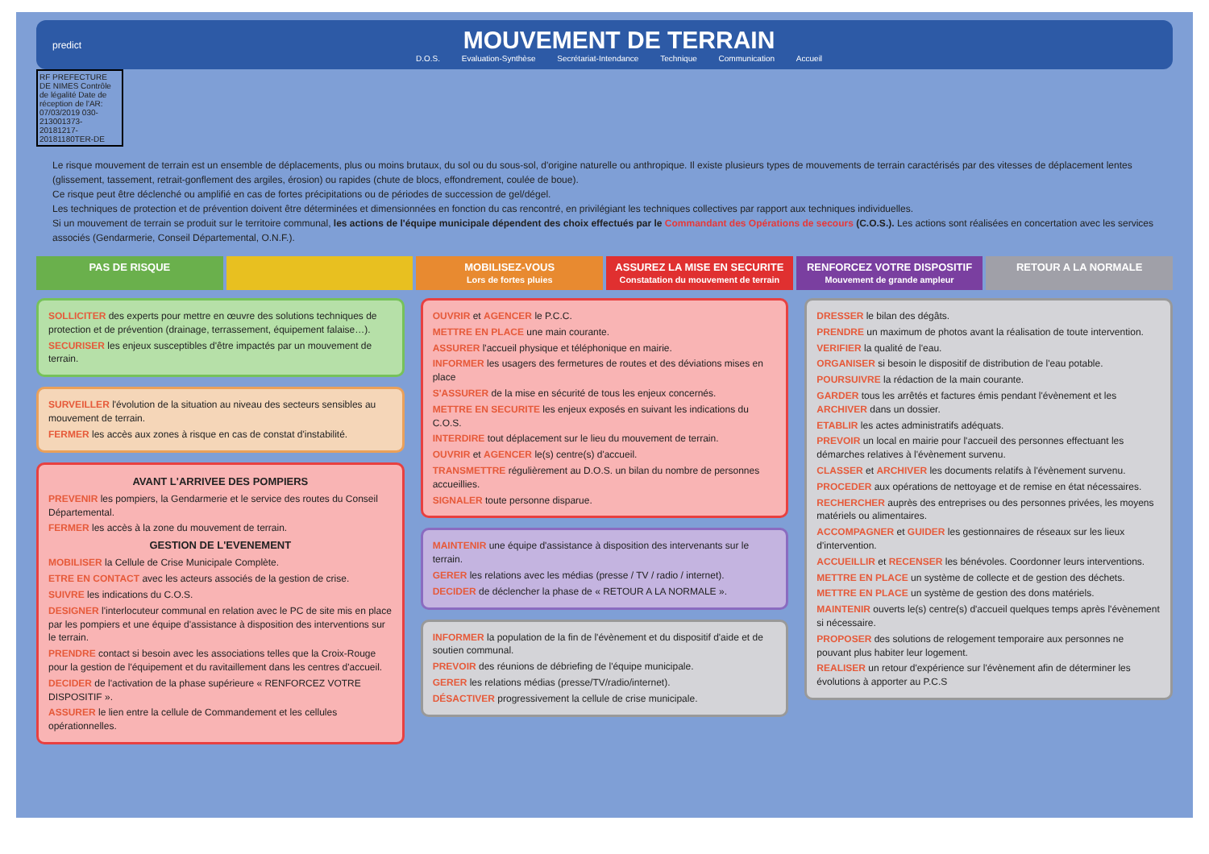predict
MOUVEMENT DE TERRAIN
D.O.S. Evaluation-Synthèse Secrétariat-Intendance Technique Communication Accueil
RF PREFECTURE DE NIMES Contrôle de légalité Date de réception de l'AR: 07/03/2019 030-213001373-20181217-20181180TER-DE
Le risque mouvement de terrain est un ensemble de déplacements, plus ou moins brutaux, du sol ou du sous-sol, d'origine naturelle ou anthropique. Il existe plusieurs types de mouvements de terrain caractérisés par des vitesses de déplacement lentes (glissement, tassement, retrait-gonflement des argiles, érosion) ou rapides (chute de blocs, effondrement, coulée de boue).
Ce risque peut être déclenché ou amplifié en cas de fortes précipitations ou de périodes de succession de gel/dégel.
Les techniques de protection et de prévention doivent être déterminées et dimensionnées en fonction du cas rencontré, en privilégiant les techniques collectives par rapport aux techniques individuelles.
Si un mouvement de terrain se produit sur le territoire communal, les actions de l'équipe municipale dépendent des choix effectués par le Commandant des Opérations de secours (C.O.S.). Les actions sont réalisées en concertation avec les services associés (Gendarmerie, Conseil Départemental, O.N.F.).
PAS DE RISQUE MOBILISEZ-VOUS
Lors de fortes pluies
ASSUREZ LA MISE EN SECURITE
Constatation du mouvement de terrain
RENFORCEZ VOTRE DISPOSITIF
Mouvement de grande ampleur
RETOUR A LA NORMALE
SOLLICITER des experts pour mettre en œuvre des solutions techniques de protection et de prévention (drainage, terrassement, équipement falaise…).
SECURISER les enjeux susceptibles d'être impactés par un mouvement de terrain.
SURVEILLER l'évolution de la situation au niveau des secteurs sensibles au mouvement de terrain.
FERMER les accès aux zones à risque en cas de constat d'instabilité.
AVANT L'ARRIVEE DES POMPIERS
PREVENIR les pompiers, la Gendarmerie et le service des routes du Conseil Départemental.
FERMER les accès à la zone du mouvement de terrain.
GESTION DE L'EVENEMENT
MOBILISER la Cellule de Crise Municipale Complète.
ETRE EN CONTACT avec les acteurs associés de la gestion de crise.
SUIVRE les indications du C.O.S.
DESIGNER l'interlocuteur communal en relation avec le PC de site mis en place par les pompiers et une équipe d'assistance à disposition des interventions sur le terrain.
PRENDRE contact si besoin avec les associations telles que la Croix-Rouge pour la gestion de l'équipement et du ravitaillement dans les centres d'accueil.
DECIDER de l'activation de la phase supérieure « RENFORCEZ VOTRE DISPOSITIF ».
ASSURER le lien entre la cellule de Commandement et les cellules opérationnelles.
OUVRIR et AGENCER le P.C.C.
METTRE EN PLACE une main courante.
ASSURER l'accueil physique et téléphonique en mairie.
INFORMER les usagers des fermetures de routes et des déviations mises en place
S'ASSURER de la mise en sécurité de tous les enjeux concernés.
METTRE EN SECURITE les enjeux exposés en suivant les indications du C.O.S.
INTERDIRE tout déplacement sur le lieu du mouvement de terrain.
OUVRIR et AGENCER le(s) centre(s) d'accueil.
TRANSMETTRE régulièrement au D.O.S. un bilan du nombre de personnes accueillies.
SIGNALER toute personne disparue.
MAINTENIR une équipe d'assistance à disposition des intervenants sur le terrain.
GERER les relations avec les médias (presse / TV / radio / internet).
DECIDER de déclencher la phase de « RETOUR A LA NORMALE ».
INFORMER la population de la fin de l'évènement et du dispositif d'aide et de soutien communal.
PREVOIR des réunions de débriefing de l'équipe municipale.
GERER les relations médias (presse/TV/radio/internet).
DÉSACTIVER progressivement la cellule de crise municipale.
DRESSER le bilan des dégâts.
PRENDRE un maximum de photos avant la réalisation de toute intervention.
VERIFIER la qualité de l'eau.
ORGANISER si besoin le dispositif de distribution de l'eau potable.
POURSUIVRE la rédaction de la main courante.
GARDER tous les arrêtés et factures émis pendant l'évènement et les ARCHIVER dans un dossier.
ETABLIR les actes administratifs adéquats.
PREVOIR un local en mairie pour l'accueil des personnes effectuant les démarches relatives à l'évènement survenu.
CLASSER et ARCHIVER les documents relatifs à l'évènement survenu.
PROCEDER aux opérations de nettoyage et de remise en état nécessaires.
RECHERCHER auprès des entreprises ou des personnes privées, les moyens matériels ou alimentaires.
ACCOMPAGNER et GUIDER les gestionnaires de réseaux sur les lieux d'intervention.
ACCUEILLIR et RECENSER les bénévoles. Coordonner leurs interventions.
METTRE EN PLACE un système de collecte et de gestion des déchets.
METTRE EN PLACE un système de gestion des dons matériels.
MAINTENIR ouverts le(s) centre(s) d'accueil quelques temps après l'évènement si nécessaire.
PROPOSER des solutions de relogement temporaire aux personnes ne pouvant plus habiter leur logement.
REALISER un retour d'expérience sur l'évènement afin de déterminer les évolutions à apporter au P.C.S